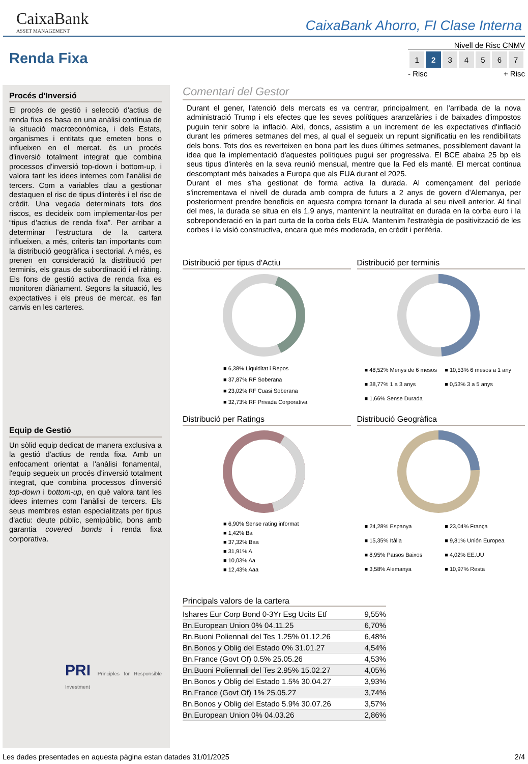CaixaBank
ASSET MANAGEMENT
CaixaBank Ahorro, FI Clase Interna
Renda Fixa
Nivell de Risc CNMV
| 1 | 2 | 3 | 4 | 5 | 6 | 7 |
- Risc + Risc
Procés d'Inversió
El procés de gestió i selecció d'actius de renda fixa es basa en una anàlisi contínua de la situació macrœconòmica, i dels Estats, organismes i entitats que emeten bons o influeixen en el mercat. és un procés d'inversió totalment integrat que combina processos d'inversió top-down i bottom-up, i valora tant les idees internes com l'anàlisi de tercers. Com a variables clau a gestionar destaquen el risc de tipus d'interès i el risc de crèdit. Una vegada determinats tots dos riscos, es decideix com implementar-los per “tipus d'actius de renda fixa”. Per arribar a determinar l'estructura de la cartera influeixen, a més, criteris tan importants com la distribució geogràfica i sectorial. A més, es prenen en consideració la distribució per terminis, els graus de subordinació i el ràting. Els fons de gestió activa de renda fixa es monitoren diàriament. Segons la situació, les expectatives i els preus de mercat, es fan canvis en les carteres.
Equip de Gestió
Un sòlid equip dedicat de manera exclusiva a la gestió d'actius de renda fixa. Amb un enfocament orientat a l'anàlisi fonamental, l'equip segueix un procés d'inversió totalment integrat, que combina processos d'inversió top-down i bottom-up, en què valora tant les idees internes com l'anàlisi de tercers. Els seus membres estan especialitzats per tipus d'actiu: deute públic, semipúblic, bons amb garantia covered bonds i renda fixa corporativa.
PRI Principles for Responsible Investment
Comentari del Gestor
Durant el gener, l'atenció dels mercats es va centrar, principalment, en l'arribada de la nova administració Trump i els efectes que les seves polítiques aranzelàries i de baixades d'impostos puguin tenir sobre la inflació. Així, doncs, assistim a un increment de les expectatives d'inflació durant les primeres setmanes del mes, al qual el segueix un repunt significatiu en les rendibilitats dels bons. Tots dos es reverteixen en bona part les dues últimes setmanes, possiblement davant la idea que la implementació d'aquestes polítiques pugui ser progressiva. El BCE abaixa 25 bp els seus tipus d'interès en la seva reunió mensual, mentre que la Fed els manté. El mercat continua descomptant més baixades a Europa que als EUA durant el 2025.
Durant el mes s'ha gestionat de forma activa la durada. Al començament del període s'incrementava el nivell de durada amb compra de futurs a 2 anys de govern d'Alemanya, per posteriorment prendre beneficis en aquesta compra tornant la durada al seu nivell anterior. Al final del mes, la durada se situa en els 1,9 anys, mantenint la neutralitat en durada en la corba euro i la sobreponderació en la part curta de la corba dels EUA. Mantenim l'estratègia de positivització de les corbes i la visió constructiva, encara que més moderada, en crèdit i perifèria.
Distribució per tipus d'Actiu
■ 6,38% Liquiditat i Repos
■ 37,87% RF Soberana
■ 23,02% RF Cuasi Soberana
■ 32,73% RF Privada Corporativa
Distribució per terminis
■ 48,52% Menys de 6 mesos ■ 10,53% 6 mesos a 1 any ■ 38,77% 1 a 3 anys ■ 0,53% 3 a 5 anys ■ 1,66% Sense Durada
Distribució per Ratings
■ 6,90% Sense rating informat
■ 1,42% Ba
■ 37,32% Baa
■ 31,91% A
■ 10,03% Aa
■ 12,43% Aaa
Distribució Geogràfica
■ 24,28% Espanya ■ 23,04% França ■ 15,35% Itàlia ■ 9,81% Unión Europea ■ 8,95% Països Baixos ■ 4,02% EE.UU ■ 3,58% Alemanya ■ 10,97% Resta
Principals valors de la cartera
| Ishares Eur Corp Bond 0-3Yr Esg Ucits Etf | 9,55% |
| Bn.European Union 0% 04.11.25 | 6,70% |
| Bn.Buoni Poliennali del Tes 1.25% 01.12.26 | 6,48% |
| Bn.Bonos y Oblig del Estado 0% 31.01.27 | 4,54% |
| Bn.France (Govt Of) 0.5% 25.05.26 | 4,53% |
| Bn.Buoni Poliennali del Tes 2.95% 15.02.27 | 4,05% |
| Bn.Bonos y Oblig del Estado 1.5% 30.04.27 | 3,93% |
| Bn.France (Govt Of) 1% 25.05.27 | 3,74% |
| Bn.Bonos y Oblig del Estado 5.9% 30.07.26 | 3,57% |
| Bn.European Union 0% 04.03.26 | 2,86% |
Les dades presentades en aquesta pàgina estan datades 31/01/2025 2/4